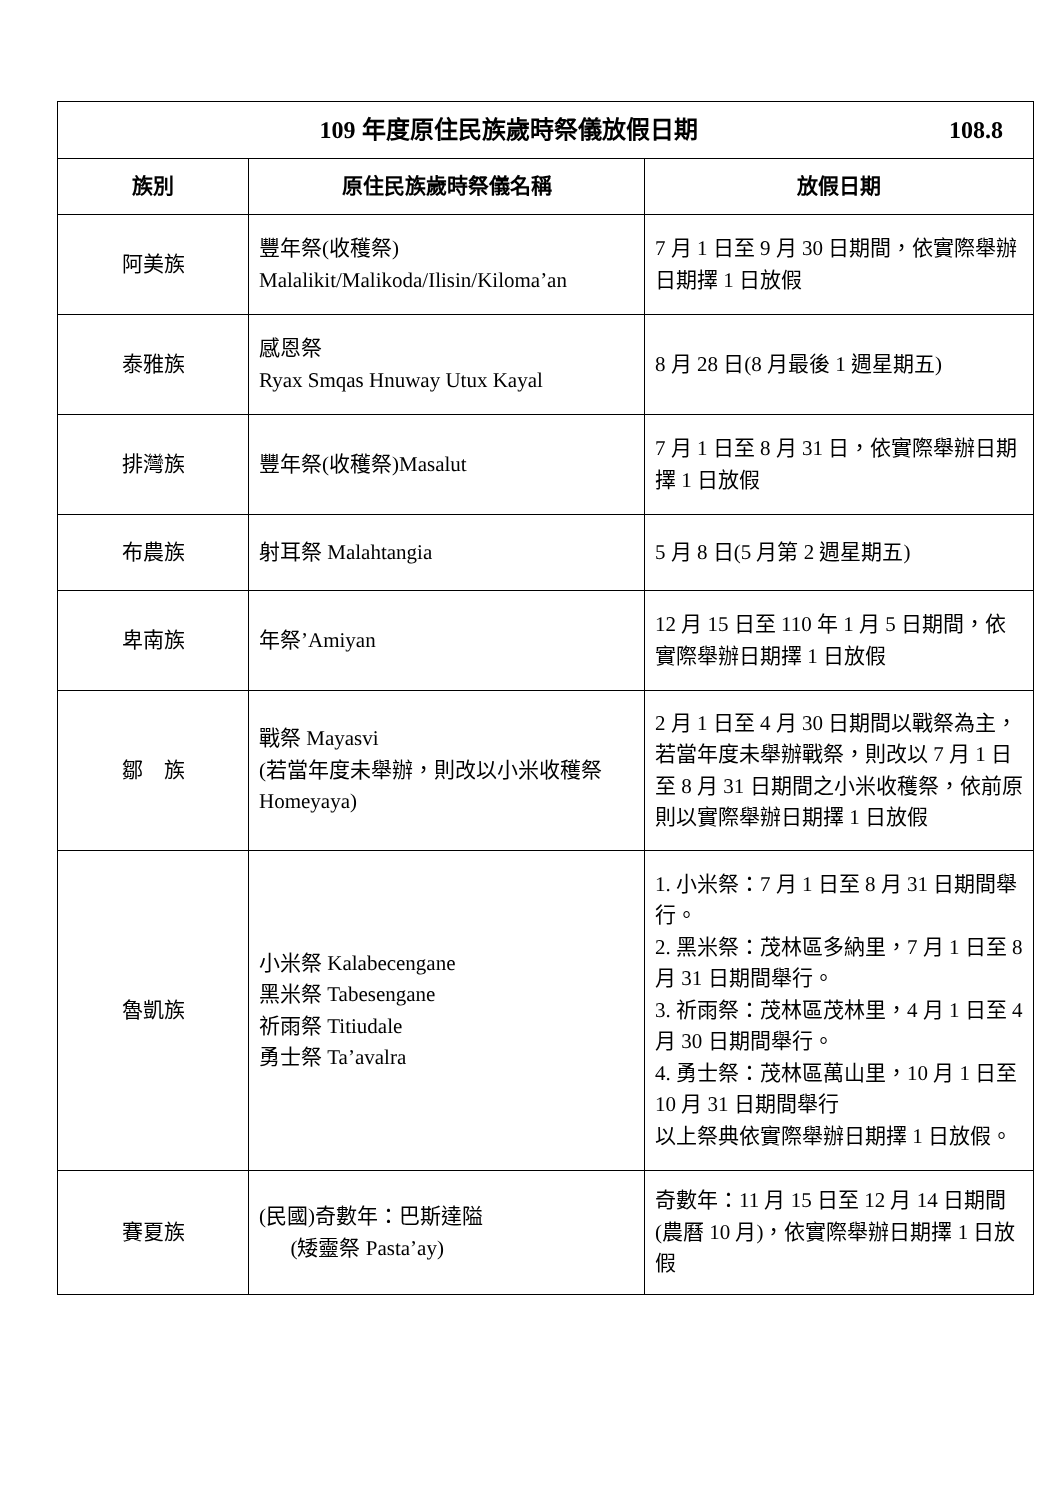| 109 年度原住民族歲時祭儀放假日期 108.8 | | |
| 族別 | 原住民族歲時祭儀名稱 | 放假日期 |
| 阿美族 | 豐年祭(收穫祭) Malalikit/Malikoda/Ilisin/Kiloma’an | 7 月 1 日至 9 月 30 日期間，依實際舉辦日期擇 1 日放假 |
| 泰雅族 | 感恩祭 Ryax Smqas Hnuway Utux Kayal | 8 月 28 日(8 月最後 1 週星期五) |
| 排灣族 | 豐年祭(收穫祭)Masalut | 7 月 1 日至 8 月 31 日，依實際舉辦日期擇 1 日放假 |
| 布農族 | 射耳祭 Malahtangia | 5 月 8 日(5 月第 2 週星期五) |
| 卑南族 | 年祭’Amiyan | 12 月 15 日至 110 年 1 月 5 日期間，依實際舉辦日期擇 1 日放假 |
| 鄒 族 | 戰祭 Mayasvi (若當年度未舉辦，則改以小米收穫祭 Homeyaya) | 2 月 1 日至 4 月 30 日期間以戰祭為主，若當年度未舉辦戰祭，則改以 7 月 1 日至 8 月 31 日期間之小米收穫祭，依前原則以實際舉辦日期擇 1 日放假 |
| 魯凱族 | 小米祭 Kalabecengane 黑米祭 Tabesengane 祈雨祭 Titiudale 勇士祭 Ta’avalra | 1. 小米祭：7 月 1 日至 8 月 31 日期間舉行。 2. 黑米祭：茂林區多納里，7 月 1 日至 8 月 31 日期間舉行。 3. 祈雨祭：茂林區茂林里，4 月 1 日至 4 月 30 日期間舉行。 4. 勇士祭：茂林區萬山里，10 月 1 日至 10 月 31 日期間舉行 以上祭典依實際舉辦日期擇 1 日放假。 |
| 賽夏族 | (民國)奇數年：巴斯達隘 (矮靈祭 Pasta’ay) | 奇數年：11 月 15 日至 12 月 14 日期間(農曆 10 月)，依實際舉辦日期擇 1 日放假 |